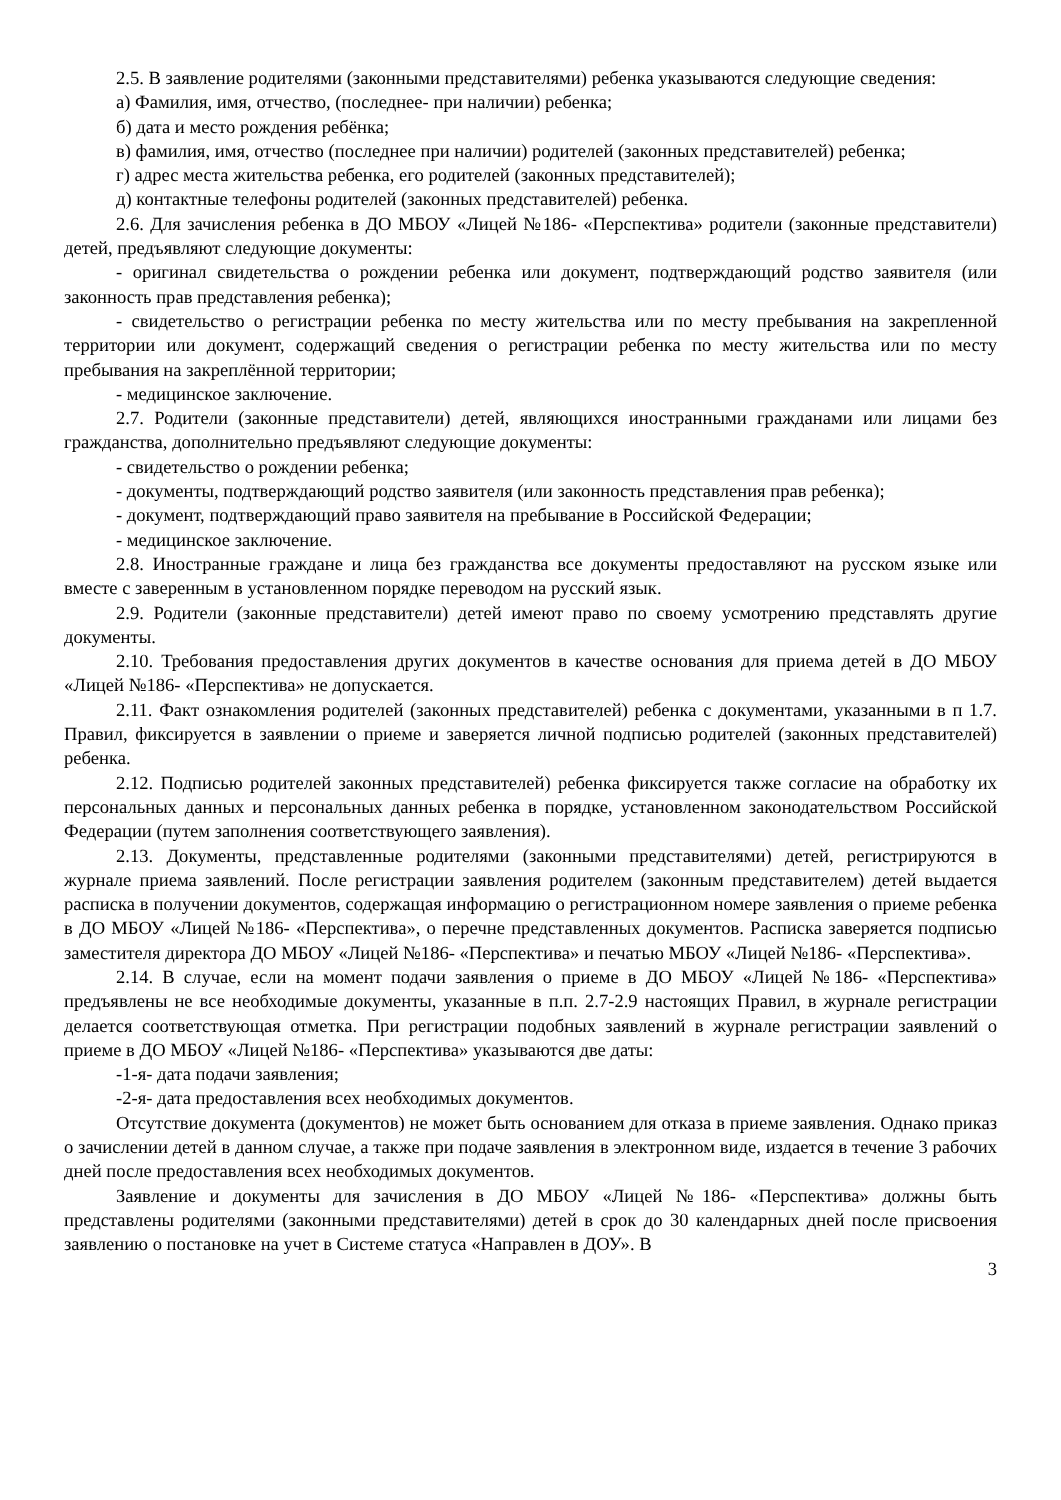2.5. В заявление родителями (законными представителями) ребенка указываются следующие сведения:
а) Фамилия, имя, отчество, (последнее- при наличии) ребенка;
б) дата и место рождения ребёнка;
в) фамилия, имя, отчество (последнее при наличии) родителей (законных представителей) ребенка;
г) адрес места жительства ребенка, его родителей (законных представителей);
д) контактные телефоны родителей (законных представителей) ребенка.
2.6. Для зачисления ребенка в ДО МБОУ «Лицей №186- «Перспектива» родители (законные представители) детей, предъявляют следующие документы:
- оригинал свидетельства о рождении ребенка или документ, подтверждающий родство заявителя (или законность прав представления ребенка);
- свидетельство о регистрации ребенка по месту жительства или по месту пребывания на закрепленной территории или документ, содержащий сведения о регистрации ребенка по месту жительства или по месту пребывания на закреплённой территории;
- медицинское заключение.
2.7. Родители (законные представители) детей, являющихся иностранными гражданами или лицами без гражданства, дополнительно предъявляют следующие документы:
- свидетельство о рождении ребенка;
- документы, подтверждающий родство заявителя (или законность представления прав ребенка);
- документ, подтверждающий право заявителя на пребывание в Российской Федерации;
- медицинское заключение.
2.8. Иностранные граждане и лица без гражданства все документы предоставляют на русском языке или вместе с заверенным в установленном порядке переводом на русский язык.
2.9. Родители (законные представители) детей имеют право по своему усмотрению представлять другие документы.
2.10. Требования предоставления других документов в качестве основания для приема детей в ДО МБОУ «Лицей №186- «Перспектива» не допускается.
2.11. Факт ознакомления родителей (законных представителей) ребенка с документами, указанными в п 1.7. Правил, фиксируется в заявлении о приеме и заверяется личной подписью родителей (законных представителей) ребенка.
2.12. Подписью родителей законных представителей) ребенка фиксируется также согласие на обработку их персональных данных и персональных данных ребенка в порядке, установленном законодательством Российской Федерации (путем заполнения соответствующего заявления).
2.13. Документы, представленные родителями (законными представителями) детей, регистрируются в журнале приема заявлений. После регистрации заявления родителем (законным представителем) детей выдается расписка в получении документов, содержащая информацию о регистрационном номере заявления о приеме ребенка в ДО МБОУ «Лицей №186- «Перспектива», о перечне представленных документов. Расписка заверяется подписью заместителя директора ДО МБОУ «Лицей №186- «Перспектива» и печатью МБОУ «Лицей №186- «Перспектива».
2.14. В случае, если на момент подачи заявления о приеме в ДО МБОУ «Лицей №186- «Перспектива» предъявлены не все необходимые документы, указанные в п.п. 2.7-2.9 настоящих Правил, в журнале регистрации делается соответствующая отметка. При регистрации подобных заявлений в журнале регистрации заявлений о приеме в ДО МБОУ «Лицей №186- «Перспектива» указываются две даты:
-1-я- дата подачи заявления;
-2-я- дата предоставления всех необходимых документов.
Отсутствие документа (документов) не может быть основанием для отказа в приеме заявления. Однако приказ о зачислении детей в данном случае, а также при подаче заявления в электронном виде, издается в течение 3 рабочих дней после предоставления всех необходимых документов.
Заявление и документы для зачисления в ДО МБОУ «Лицей №186- «Перспектива» должны быть представлены родителями (законными представителями) детей в срок до 30 календарных дней после присвоения заявлению о постановке на учет в Системе статуса «Направлен в ДОУ». В
3